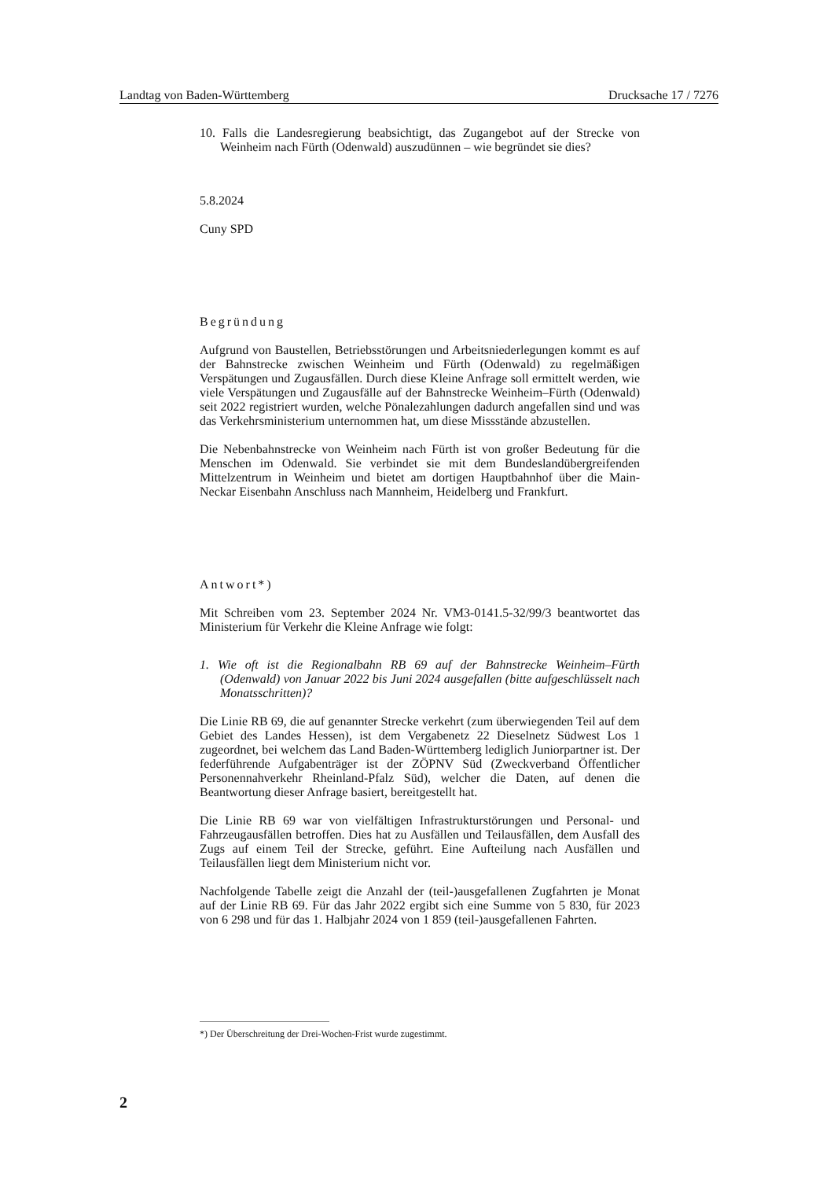Landtag von Baden-Württemberg Drucksache 17 / 7276
10. Falls die Landesregierung beabsichtigt, das Zugangebot auf der Strecke von Weinheim nach Fürth (Odenwald) auszudünnen – wie begründet sie dies?
5.8.2024
Cuny SPD
Begründung
Aufgrund von Baustellen, Betriebsstörungen und Arbeitsniederlegungen kommt es auf der Bahnstrecke zwischen Weinheim und Fürth (Odenwald) zu regelmäßigen Verspätungen und Zugausfällen. Durch diese Kleine Anfrage soll ermittelt werden, wie viele Verspätungen und Zugausfälle auf der Bahnstrecke Weinheim–Fürth (Odenwald) seit 2022 registriert wurden, welche Pönalezahlungen dadurch angefallen sind und was das Verkehrsministerium unternommen hat, um diese Missstände abzustellen.
Die Nebenbahnstrecke von Weinheim nach Fürth ist von großer Bedeutung für die Menschen im Odenwald. Sie verbindet sie mit dem Bundeslandübergreifenden Mittelzentrum in Weinheim und bietet am dortigen Hauptbahnhof über die Main-Neckar Eisenbahn Anschluss nach Mannheim, Heidelberg und Frankfurt.
Antwort*)
Mit Schreiben vom 23. September 2024 Nr. VM3-0141.5-32/99/3 beantwortet das Ministerium für Verkehr die Kleine Anfrage wie folgt:
1. Wie oft ist die Regionalbahn RB 69 auf der Bahnstrecke Weinheim–Fürth (Odenwald) von Januar 2022 bis Juni 2024 ausgefallen (bitte aufgeschlüsselt nach Monatsschritten)?
Die Linie RB 69, die auf genannter Strecke verkehrt (zum überwiegenden Teil auf dem Gebiet des Landes Hessen), ist dem Vergabenetz 22 Dieselnetz Südwest Los 1 zugeordnet, bei welchem das Land Baden-Württemberg lediglich Juniorpartner ist. Der federführende Aufgabenträger ist der ZÖPNV Süd (Zweckverband Öffentlicher Personennahverkehr Rheinland-Pfalz Süd), welcher die Daten, auf denen die Beantwortung dieser Anfrage basiert, bereitgestellt hat.
Die Linie RB 69 war von vielfältigen Infrastrukturstörungen und Personal- und Fahrzeugausfällen betroffen. Dies hat zu Ausfällen und Teilausfällen, dem Ausfall des Zugs auf einem Teil der Strecke, geführt. Eine Aufteilung nach Ausfällen und Teilausfällen liegt dem Ministerium nicht vor.
Nachfolgende Tabelle zeigt die Anzahl der (teil-)ausgefallenen Zugfahrten je Monat auf der Linie RB 69. Für das Jahr 2022 ergibt sich eine Summe von 5 830, für 2023 von 6 298 und für das 1. Halbjahr 2024 von 1 859 (teil-)ausgefallenen Fahrten.
*) Der Überschreitung der Drei-Wochen-Frist wurde zugestimmt.
2